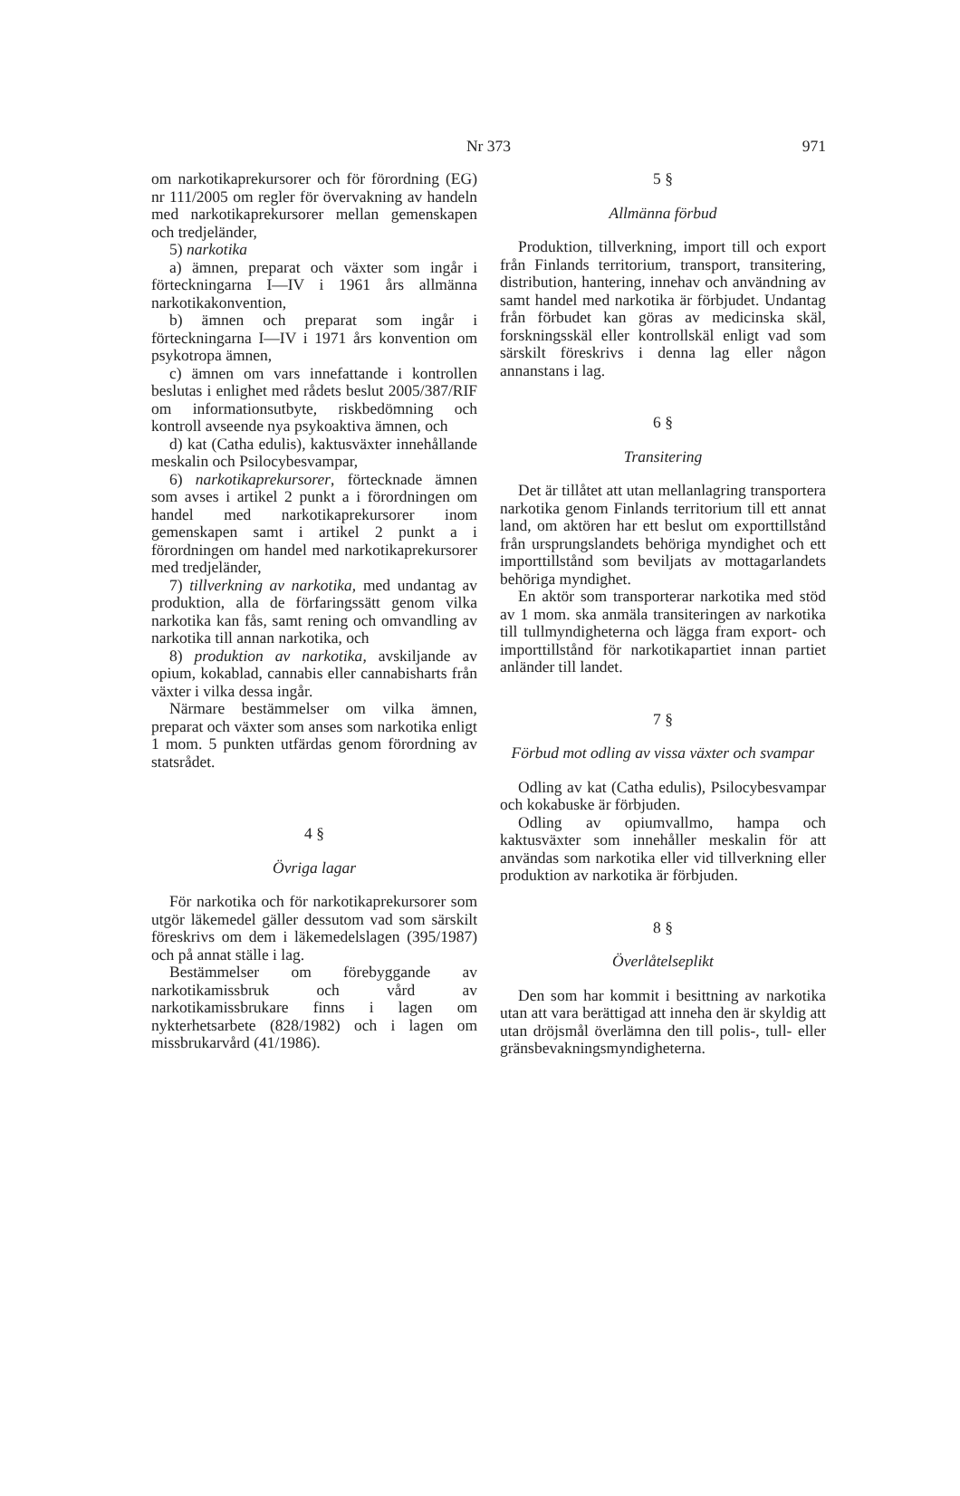Nr 373
971
om narkotikaprekursorer och för förordning (EG) nr 111/2005 om regler för övervakning av handeln med narkotikaprekursorer mellan gemenskapen och tredjeländer,
5) narkotika
a) ämnen, preparat och växter som ingår i förteckningarna I—IV i 1961 års allmänna narkotikakonvention,
b) ämnen och preparat som ingår i förteckningarna I—IV i 1971 års konvention om psykotropa ämnen,
c) ämnen om vars innefattande i kontrollen beslutas i enlighet med rådets beslut 2005/387/RIF om informationsutbyte, riskbedömning och kontroll avseende nya psykoaktiva ämnen, och
d) kat (Catha edulis), kaktusväxter innehållande meskalin och Psilocybesvampar,
6) narkotikaprekursorer, förtecknade ämnen som avses i artikel 2 punkt a i förordningen om handel med narkotikaprekursorer inom gemenskapen samt i artikel 2 punkt a i förordningen om handel med narkotikaprekursorer med tredjeländer,
7) tillverkning av narkotika, med undantag av produktion, alla de förfaringssätt genom vilka narkotika kan fås, samt rening och omvandling av narkotika till annan narkotika, och
8) produktion av narkotika, avskiljande av opium, kokablad, cannabis eller cannabisharts från växter i vilka dessa ingår.
Närmare bestämmelser om vilka ämnen, preparat och växter som anses som narkotika enligt 1 mom. 5 punkten utfärdas genom förordning av statsrådet.
4 §
Övriga lagar
För narkotika och för narkotikaprekursorer som utgör läkemedel gäller dessutom vad som särskilt föreskrivs om dem i läkemedelslagen (395/1987) och på annat ställe i lag.
Bestämmelser om förebyggande av narkotikamissbruk och vård av narkotikamissbrukare finns i lagen om nykterhetsarbete (828/1982) och i lagen om missbrukarvård (41/1986).
5 §
Allmänna förbud
Produktion, tillverkning, import till och export från Finlands territorium, transport, transitering, distribution, hantering, innehav och användning av samt handel med narkotika är förbjudet. Undantag från förbudet kan göras av medicinska skäl, forskningsskäl eller kontrollskäl enligt vad som särskilt föreskrivs i denna lag eller någon annanstans i lag.
6 §
Transitering
Det är tillåtet att utan mellanlagring transportera narkotika genom Finlands territorium till ett annat land, om aktören har ett beslut om exporttillstånd från ursprungslandets behöriga myndighet och ett importtillstånd som beviljats av mottagarlandets behöriga myndighet.
En aktör som transporterar narkotika med stöd av 1 mom. ska anmäla transiteringen av narkotika till tullmyndigheterna och lägga fram export- och importtillstånd för narkotikapartiet innan partiet anländer till landet.
7 §
Förbud mot odling av vissa växter och svampar
Odling av kat (Catha edulis), Psilocybesvampar och kokabuske är förbjuden.
Odling av opiumvallmo, hampa och kaktusväxter som innehåller meskalin för att användas som narkotika eller vid tillverkning eller produktion av narkotika är förbjuden.
8 §
Överlåtelseplikt
Den som har kommit i besittning av narkotika utan att vara berättigad att inneha den är skyldig att utan dröjsmål överlämna den till polis-, tull- eller gränsbevakningsmyndigheterna.